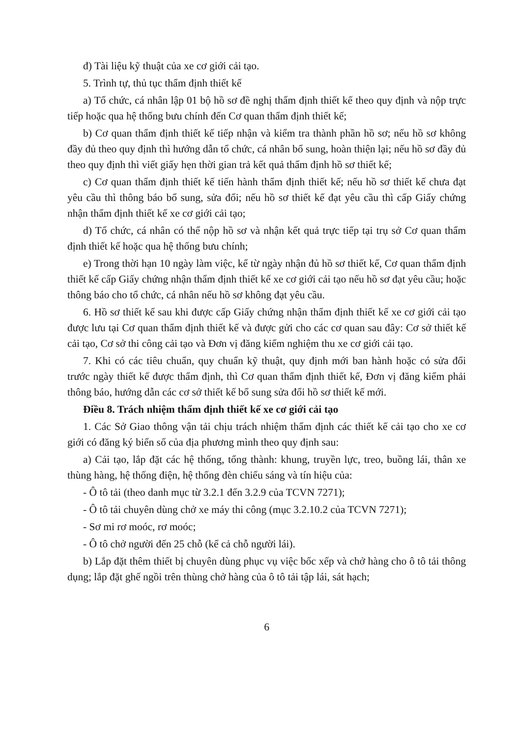đ) Tài liệu kỹ thuật của xe cơ giới cải tạo.
5. Trình tự, thủ tục thẩm định thiết kế
a) Tổ chức, cá nhân lập 01 bộ hồ sơ đề nghị thẩm định thiết kế theo quy định và nộp trực tiếp hoặc qua hệ thống bưu chính đến Cơ quan thẩm định thiết kế;
b) Cơ quan thẩm định thiết kế tiếp nhận và kiểm tra thành phần hồ sơ; nếu hồ sơ không đầy đủ theo quy định thì hướng dẫn tổ chức, cá nhân bổ sung, hoàn thiện lại; nếu hồ sơ đầy đủ theo quy định thì viết giấy hẹn thời gian trả kết quả thẩm định hồ sơ thiết kế;
c) Cơ quan thẩm định thiết kế tiến hành thẩm định thiết kế; nếu hồ sơ thiết kế chưa đạt yêu cầu thì thông báo bổ sung, sửa đổi; nếu hồ sơ thiết kế đạt yêu cầu thì cấp Giấy chứng nhận thẩm định thiết kế xe cơ giới cải tạo;
d) Tổ chức, cá nhân có thể nộp hồ sơ và nhận kết quả trực tiếp tại trụ sở Cơ quan thẩm định thiết kế hoặc qua hệ thống bưu chính;
e) Trong thời hạn 10 ngày làm việc, kể từ ngày nhận đủ hồ sơ thiết kế, Cơ quan thẩm định thiết kế cấp Giấy chứng nhận thẩm định thiết kế xe cơ giới cải tạo nếu hồ sơ đạt yêu cầu; hoặc thông báo cho tổ chức, cá nhân nếu hồ sơ không đạt yêu cầu.
6. Hồ sơ thiết kế sau khi được cấp Giấy chứng nhận thẩm định thiết kế xe cơ giới cải tạo được lưu tại Cơ quan thẩm định thiết kế và được gửi cho các cơ quan sau đây: Cơ sở thiết kế cải tạo, Cơ sở thi công cải tạo và Đơn vị đăng kiểm nghiệm thu xe cơ giới cải tạo.
7. Khi có các tiêu chuẩn, quy chuẩn kỹ thuật, quy định mới ban hành hoặc có sửa đổi trước ngày thiết kế được thẩm định, thì Cơ quan thẩm định thiết kế, Đơn vị đăng kiểm phải thông báo, hướng dẫn các cơ sở thiết kế bổ sung sửa đổi hồ sơ thiết kế mới.
Điều 8. Trách nhiệm thẩm định thiết kế xe cơ giới cải tạo
1. Các Sở Giao thông vận tải chịu trách nhiệm thẩm định các thiết kế cải tạo cho xe cơ giới có đăng ký biển số của địa phương mình theo quy định sau:
a) Cải tạo, lắp đặt các hệ thống, tổng thành: khung, truyền lực, treo, buồng lái, thân xe thùng hàng, hệ thống điện, hệ thống đèn chiếu sáng và tín hiệu của:
- Ô tô tải (theo danh mục từ 3.2.1 đến 3.2.9 của TCVN 7271);
- Ô tô tải chuyên dùng chở xe máy thi công (mục 3.2.10.2 của TCVN 7271);
- Sơ mi rơ moóc, rơ moóc;
- Ô tô chở người đến 25 chỗ (kể cả chỗ người lái).
b) Lắp đặt thêm thiết bị chuyên dùng phục vụ việc bốc xếp và chở hàng cho ô tô tải thông dụng; lắp đặt ghế ngồi trên thùng chở hàng của ô tô tải tập lái, sát hạch;
6